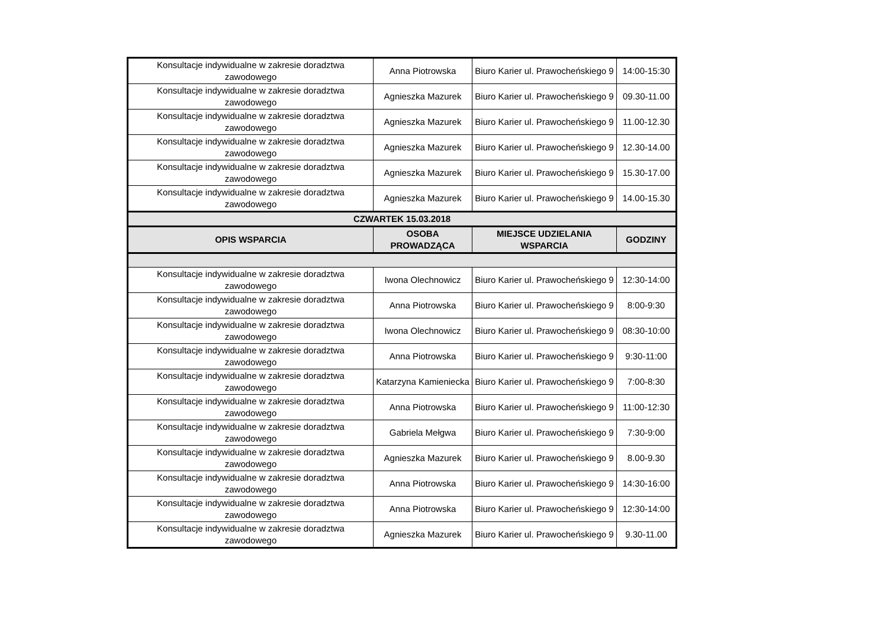| Konsultacje indywidualne w zakresie doradztwa zawodowego | Anna Piotrowska | Biuro Karier ul. Prawocheńskiego 9 | 14:00-15:30 |
| Konsultacje indywidualne w zakresie doradztwa zawodowego | Agnieszka Mazurek | Biuro Karier ul. Prawocheńskiego 9 | 09.30-11.00 |
| Konsultacje indywidualne w zakresie doradztwa zawodowego | Agnieszka Mazurek | Biuro Karier ul. Prawocheńskiego 9 | 11.00-12.30 |
| Konsultacje indywidualne w zakresie doradztwa zawodowego | Agnieszka Mazurek | Biuro Karier ul. Prawocheńskiego 9 | 12.30-14.00 |
| Konsultacje indywidualne w zakresie doradztwa zawodowego | Agnieszka Mazurek | Biuro Karier ul. Prawocheńskiego 9 | 15.30-17.00 |
| Konsultacje indywidualne w zakresie doradztwa zawodowego | Agnieszka Mazurek | Biuro Karier ul. Prawocheńskiego 9 | 14.00-15.30 |
| CZWARTEK 15.03.2018 | | | |
| OPIS WSPARCIA | OSOBA PROWADZĄCA | MIEJSCE UDZIELANIA WSPARCIA | GODZINY |
| Konsultacje indywidualne w zakresie doradztwa zawodowego | Iwona Olechnowicz | Biuro Karier ul. Prawocheńskiego 9 | 12:30-14:00 |
| Konsultacje indywidualne w zakresie doradztwa zawodowego | Anna Piotrowska | Biuro Karier ul. Prawocheńskiego 9 | 8:00-9:30 |
| Konsultacje indywidualne w zakresie doradztwa zawodowego | Iwona Olechnowicz | Biuro Karier ul. Prawocheńskiego 9 | 08:30-10:00 |
| Konsultacje indywidualne w zakresie doradztwa zawodowego | Anna Piotrowska | Biuro Karier ul. Prawocheńskiego 9 | 9:30-11:00 |
| Konsultacje indywidualne w zakresie doradztwa zawodowego | Katarzyna Kamieniecka | Biuro Karier ul. Prawocheńskiego 9 | 7:00-8:30 |
| Konsultacje indywidualne w zakresie doradztwa zawodowego | Anna Piotrowska | Biuro Karier ul. Prawocheńskiego 9 | 11:00-12:30 |
| Konsultacje indywidualne w zakresie doradztwa zawodowego | Gabriela Mełgwa | Biuro Karier ul. Prawocheńskiego 9 | 7:30-9:00 |
| Konsultacje indywidualne w zakresie doradztwa zawodowego | Agnieszka Mazurek | Biuro Karier ul. Prawocheńskiego 9 | 8.00-9.30 |
| Konsultacje indywidualne w zakresie doradztwa zawodowego | Anna Piotrowska | Biuro Karier ul. Prawocheńskiego 9 | 14:30-16:00 |
| Konsultacje indywidualne w zakresie doradztwa zawodowego | Anna Piotrowska | Biuro Karier ul. Prawocheńskiego 9 | 12:30-14:00 |
| Konsultacje indywidualne w zakresie doradztwa zawodowego | Agnieszka Mazurek | Biuro Karier ul. Prawocheńskiego 9 | 9.30-11.00 |